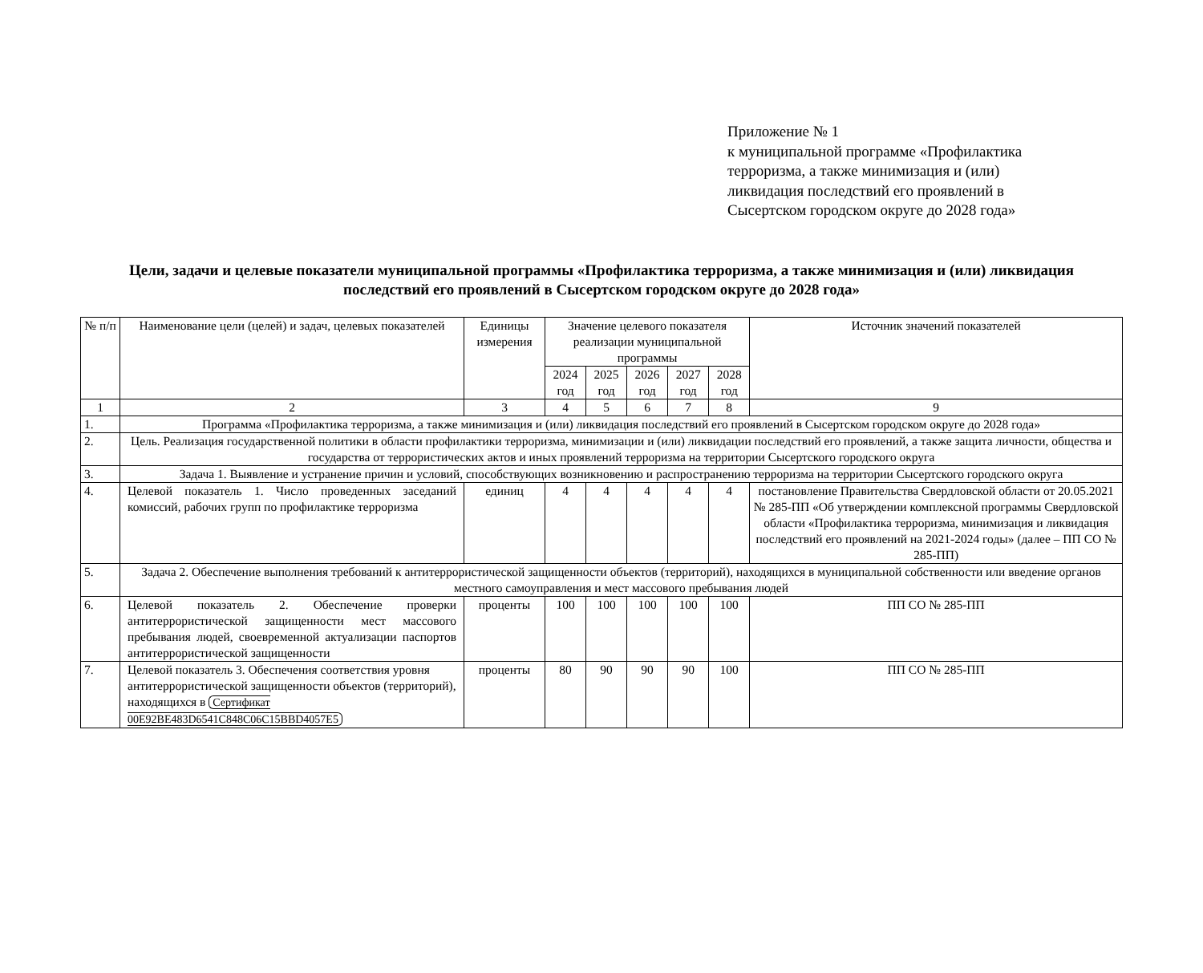Приложение № 1
к муниципальной программе «Профилактика
терроризма, а также минимизация и (или)
ликвидация последствий его проявлений в
Сысертском городском округе до 2028 года»
Цели, задачи и целевые показатели муниципальной программы «Профилактика терроризма, а также минимизация и (или) ликвидация последствий его проявлений в Сысертском городском округе до 2028 года»
| № п/п | Наименование цели (целей) и задач, целевых показателей | Единицы измерения | Значение целевого показателя реализации муниципальной программы | | | | | Источник значений показателей |
| --- | --- | --- | --- | --- | --- | --- | --- | --- |
| | | | 2024 год | 2025 год | 2026 год | 2027 год | 2028 год | |
| 1 | 2 | 3 | 4 | 5 | 6 | 7 | 8 | 9 |
| 1. | Программа «Профилактика терроризма, а также минимизация и (или) ликвидация последствий его проявлений в Сысертском городском округе до 2028 года» | | | | | | | |
| 2. | Цель. Реализация государственной политики в области профилактики терроризма, минимизации и (или) ликвидации последствий его проявлений, а также защита личности, общества и государства от террористических актов и иных проявлений терроризма на территории Сысертского городского округа | | | | | | | |
| 3. | Задача 1. Выявление и устранение причин и условий, способствующих возникновению и распространению терроризма на территории Сысертского городского округа | | | | | | | |
| 4. | Целевой показатель 1. Число проведенных заседаний комиссий, рабочих групп по профилактике терроризма | единиц | 4 | 4 | 4 | 4 | 4 | постановление Правительства Свердловской области от 20.05.2021 № 285-ПП «Об утверждении комплексной программы Свердловской области «Профилактика терроризма, минимизация и ликвидация последствий его проявлений на 2021-2024 годы» (далее – ПП СО № 285-ПП) |
| 5. | Задача 2. Обеспечение выполнения требований к антитеррористической защищенности объектов (территорий), находящихся в муниципальной собственности или введение органов местного самоуправления и мест массового пребывания людей | | | | | | | |
| 6. | Целевой показатель 2. Обеспечение проверки антитеррористической защищенности мест массового пребывания людей, своевременной актуализации паспортов антитеррористической защищенности | проценты | 100 | 100 | 100 | 100 | 100 | ПП СО № 285-ПП |
| 7. | Целевой показатель 3. Обеспечения соответствия уровня антитеррористической защищенности объектов (территорий), находящихся в Сертификат 00E92BE483D6541C848C06C15BBD4057E5 | проценты | 80 | 90 | 90 | 90 | 100 | ПП СО № 285-ПП |